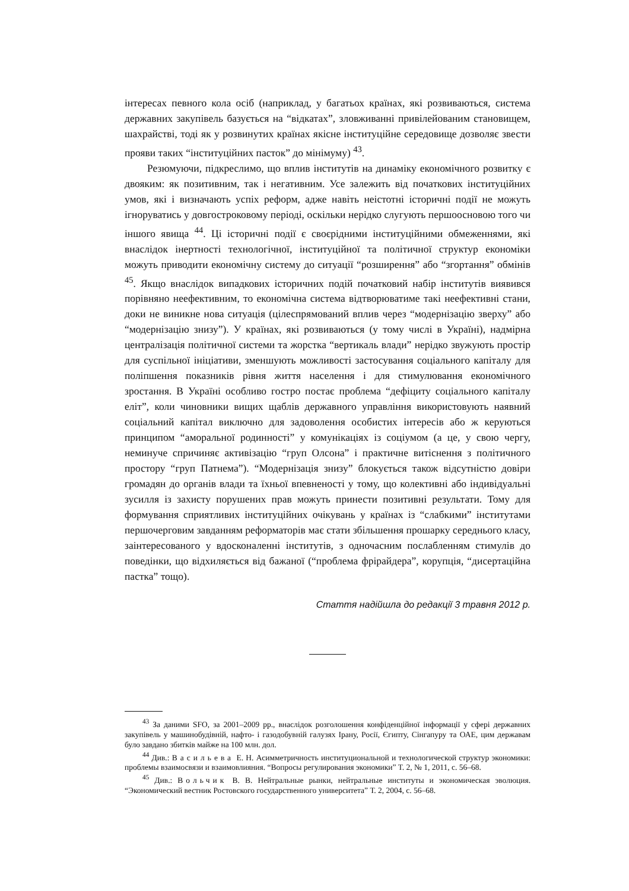інтересах певного кола осіб (наприклад, у багатьох країнах, які розвиваються, система державних закупівель базується на “відкатах”, зловживанні привілейованим становищем, шахрайстві, тоді як у розвинутих країнах якісне інституційне середовище дозволяє звести прояви таких “інституційних пасток” до мінімуму) <sup>43</sup>.
Резюмуючи, підкреслимо, що вплив інститутів на динаміку економічного розвитку є двояким: як позитивним, так і негативним. Усе залежить від початкових інституційних умов, які і визначають успіх реформ, адже навіть неістотні історичні події не можуть ігноруватись у довгостроковому періоді, оскільки нерідко слугують першоосновою того чи іншого явища <sup>44</sup>. Ці історичні події є своєрідними інституційними обмеженнями, які внаслідок інертності технологічної, інституційної та політичної структур економіки можуть приводити економічну систему до ситуації “розширення” або “згортання” обмінів <sup>45</sup>. Якщо внаслідок випадкових історичних подій початковий набір інститутів виявився порівняно неефективним, то економічна система відтворюватиме такі неефективні стани, доки не виникне нова ситуація (цілеспрямований вплив через “модернізацію зверху” або “модернізацію знизу”). У країнах, які розвиваються (у тому числі в Україні), надмірна централізація політичної системи та жорстка “вертикаль влади” нерідко звужують простір для суспільної ініціативи, зменшують можливості застосування соціального капіталу для поліпшення показників рівня життя населення і для стимулювання економічного зростання. В Україні особливо гостро постає проблема “дефіциту соціального капіталу еліт”, коли чиновники вищих щаблів державного управління використовують наявний соціальний капітал виключно для задоволення особистих інтересів або ж керуються принципом “аморальної родинності” у комунікаціях із соціумом (а це, у свою чергу, неминуче спричиняє активізацію “груп Олсона” і практичне витіснення з політичного простору “груп Патнема”). “Модернізація знизу” блокується також відсутністю довіри громадян до органів влади та їхньої впевненості у тому, що колективні або індивідуальні зусилля із захисту порушених прав можуть принести позитивні результати. Тому для формування сприятливих інституційних очікувань у країнах із “слабкими” інститутами першочерговим завданням реформаторів має стати збільшення прошарку середнього класу, заінтересованого у вдосконаленні інститутів, з одночасним послабленням стимулів до поведінки, що відхиляється від бажаної (“проблема фрірайдера”, корупція, “дисертаційна пастка” тощо).
Стаття надійшла до редакції 3 травня 2012 р.
<sup>43</sup> За даними SFO, за 2001–2009 рр., внаслідок розголошення конфіденційної інформації у сфері державних закупівель у машинобудівній, нафто- і газодобувній галузях Ірану, Росії, Єгипту, Сінгапуру та ОАЕ, цим державам було завдано збитків майже на 100 млн. дол.
<sup>44</sup> Див.: Васильева Е. Н. Асимметричность институциональной и технологической структур экономики: проблемы взаимосвязи и взаимовлияния. “Вопросы регулирования экономики” Т. 2, № 1, 2011, с. 56–68.
<sup>45</sup> Див.: Вольчик В. В. Нейтральные рынки, нейтральные институты и экономическая эволюция. “Экономический вестник Ростовского государственного университета” Т. 2, 2004, с. 56–68.